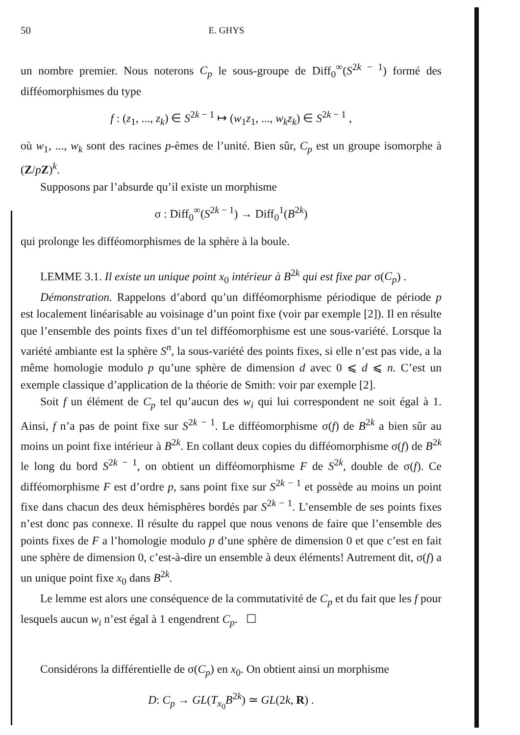50 E. GHYS
un nombre premier. Nous noterons C<sub>p</sub> le sous-groupe de Diff<sub>0</sub><sup>∞</sup>(S<sup>2k − 1</sup>) formé des difféomorphismes du type
f : (z<sub>1</sub>, ..., z<sub>k</sub>) ∈ S<sup>2k − 1</sup> ↦ (w<sub>1</sub>z<sub>1</sub>, ..., w<sub>k</sub>z<sub>k</sub>) ∈ S<sup>2k − 1</sup> ,
où w<sub>1</sub>, ..., w<sub>k</sub> sont des racines p-èmes de l’unité. Bien sûr, C<sub>p</sub> est un groupe isomorphe à (Z/pZ)<sup>k</sup>.
Supposons par l’absurde qu’il existe un morphisme
σ : Diff<sub>0</sub><sup>∞</sup>(S<sup>2k − 1</sup>) → Diff<sub>0</sub><sup>1</sup>(B<sup>2k</sup>)
qui prolonge les difféomorphismes de la sphère à la boule.
LEMME 3.1. Il existe un unique point x<sub>0</sub> intérieur à B<sup>2k</sup> qui est fixe par σ(C<sub>p</sub>) .
Démonstration. Rappelons d’abord qu’un difféomorphisme périodique de période p est localement linéarisable au voisinage d’un point fixe (voir par exemple [2]). Il en résulte que l’ensemble des points fixes d’un tel difféomorphisme est une sous-variété. Lorsque la variété ambiante est la sphère S<sup>n</sup>, la sous-variété des points fixes, si elle n’est pas vide, a la même homologie modulo p qu’une sphère de dimension d avec 0 ⩽ d ⩽ n. C’est un exemple classique d’application de la théorie de Smith: voir par exemple [2].
Soit f un élément de C<sub>p</sub> tel qu’aucun des w<sub>i</sub> qui lui correspondent ne soit égal à 1. Ainsi, f n’a pas de point fixe sur S<sup>2k − 1</sup>. Le difféomorphisme σ(f) de B<sup>2k</sup> a bien sûr au moins un point fixe intérieur à B<sup>2k</sup>. En collant deux copies du difféomorphisme σ(f) de B<sup>2k</sup> le long du bord S<sup>2k − 1</sup>, on obtient un difféomorphisme F de S<sup>2k</sup>, double de σ(f). Ce difféomorphisme F est d’ordre p, sans point fixe sur S<sup>2k − 1</sup> et possède au moins un point fixe dans chacun des deux hémisphères bordés par S<sup>2k − 1</sup>. L’ensemble de ses points fixes n’est donc pas connexe. Il résulte du rappel que nous venons de faire que l’ensemble des points fixes de F a l’homologie modulo p d’une sphère de dimension 0 et que c’est en fait une sphère de dimension 0, c’est-à-dire un ensemble à deux éléments! Autrement dit, σ(f) a un unique point fixe x<sub>0</sub> dans B<sup>2k</sup>.
Le lemme est alors une conséquence de la commutativité de C<sub>p</sub> et du fait que les f pour lesquels aucun w<sub>i</sub> n’est égal à 1 engendrent C<sub>p</sub>. ☐
Considérons la différentielle de σ(C<sub>p</sub>) en x<sub>0</sub>. On obtient ainsi un morphisme
D: C<sub>p</sub> → GL(T<sub>x<sub>0</sub></sub>B<sup>2k</sup>) ≃ GL(2k, R) .